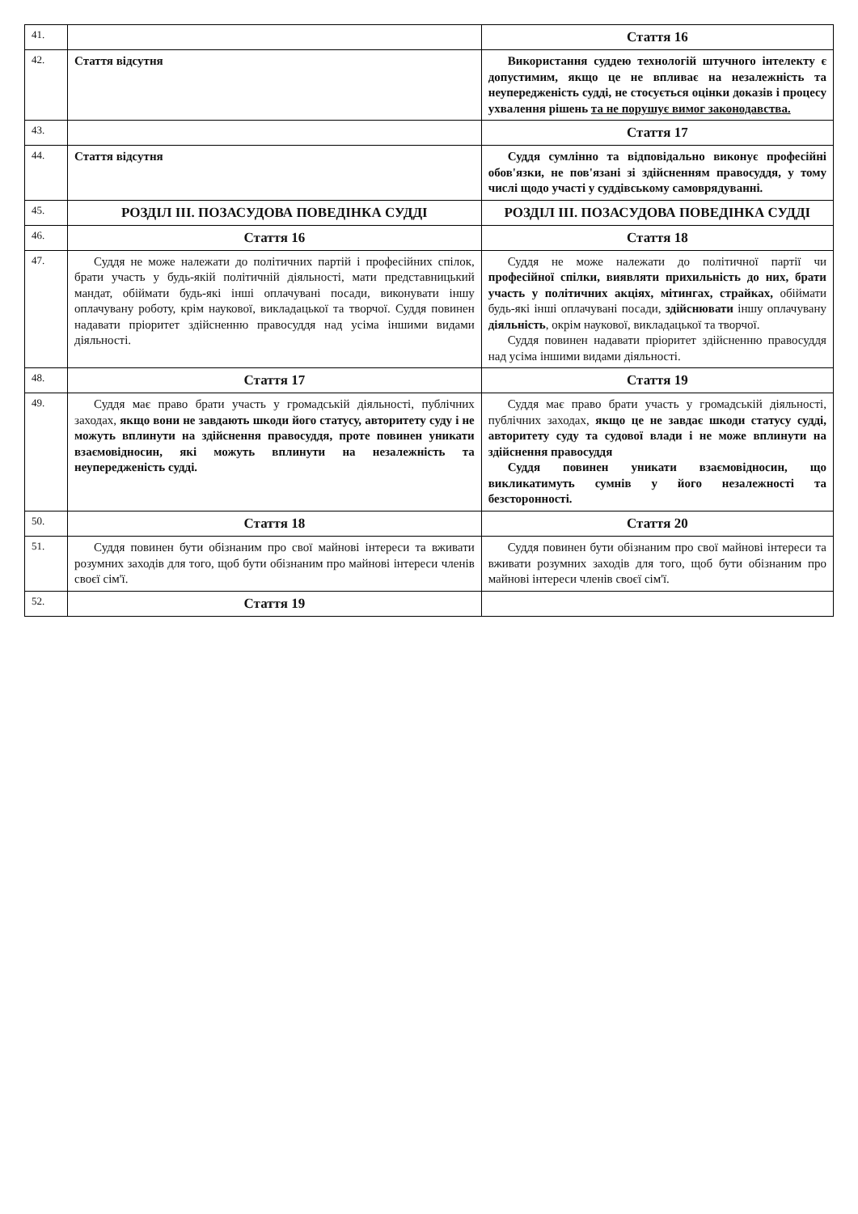| 41. | | Стаття 16 |
| 42. | Стаття відсутня | Використання суддею технологій штучного інтелекту є допустимим, якщо це не впливає на незалежність та неупередженість судді, не стосується оцінки доказів і процесу ухвалення рішень та не порушує вимог законодавства. |
| 43. | | Стаття 17 |
| 44. | Стаття відсутня | Суддя сумлінно та відповідально виконує професійні обов'язки, не пов'язані зі здійсненням правосуддя, у тому числі щодо участі у суддівському самоврядуванні. |
| 45. | РОЗДІЛ III. ПОЗАСУДОВА ПОВЕДІНКА СУДДІ | РОЗДІЛ III. ПОЗАСУДОВА ПОВЕДІНКА СУДДІ |
| 46. | Стаття 16 | Стаття 18 |
| 47. | Суддя не може належати до політичних партій і професійних спілок, брати участь у будь-якій політичній діяльності, мати представницький мандат, обіймати будь-які інші оплачувані посади, виконувати іншу оплачувану роботу, крім наукової, викладацької та творчої. Суддя повинен надавати пріоритет здійсненню правосуддя над усіма іншими видами діяльності. | Суддя не може належати до політичної партії чи професійної спілки, виявляти прихильність до них, брати участь у політичних акціях, мітингах, страйках, обіймати будь-які інші оплачувані посади, здійснювати іншу оплачувану діяльність , окрім наукової, викладацької та творчої. Суддя повинен надавати пріоритет здійсненню правосуддя над усіма іншими видами діяльності. |
| 48. | Стаття 17 | Стаття 19 |
| 49. | Суддя має право брати участь у громадській діяльності, публічних заходах, якщо вони не завдають шкоди його статусу, авторитету суду і не можуть вплинути на здійснення правосуддя, проте повинен уникати взаємовідносин, які можуть вплинути на незалежність та неупередженість судді. | Суддя має право брати участь у громадській діяльності, публічних заходах, якщо це не завдає шкоди статусу судді, авторитету суду та судової влади і не може вплинути на здійснення правосуддя Суддя повинен уникати взаємовідносин, що викликатимуть сумнів у його незалежності та безсторонності. |
| 50. | Стаття 18 | Стаття 20 |
| 51. | Суддя повинен бути обізнаним про свої майнові інтереси та вживати розумних заходів для того, щоб бути обізнаним про майнові інтереси членів своєї сім'ї. | Суддя повинен бути обізнаним про свої майнові інтереси та вживати розумних заходів для того, щоб бути обізнаним про майнові інтереси членів своєї сім'ї. |
| 52. | Стаття 19 | |